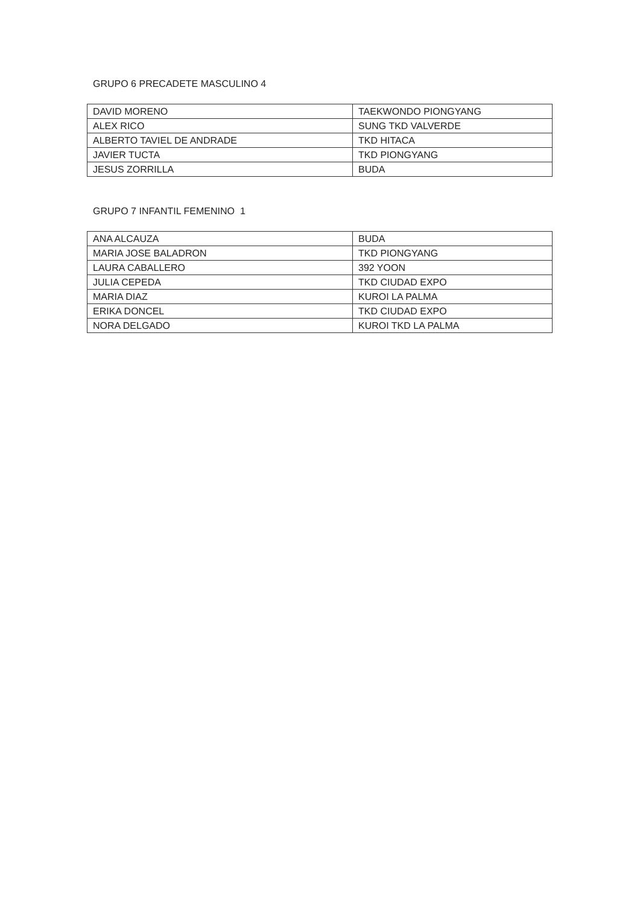GRUPO 6 PRECADETE MASCULINO 4
| DAVID MORENO | TAEKWONDO PIONGYANG |
| ALEX RICO | SUNG TKD VALVERDE |
| ALBERTO TAVIEL DE ANDRADE | TKD HITACA |
| JAVIER TUCTA | TKD PIONGYANG |
| JESUS ZORRILLA | BUDA |
GRUPO 7 INFANTIL FEMENINO 1
| ANA ALCAUZA | BUDA |
| MARIA JOSE BALADRON | TKD PIONGYANG |
| LAURA CABALLERO | 392 YOON |
| JULIA CEPEDA | TKD CIUDAD EXPO |
| MARIA DIAZ | KUROI LA PALMA |
| ERIKA DONCEL | TKD CIUDAD EXPO |
| NORA DELGADO | KUROI TKD LA PALMA |